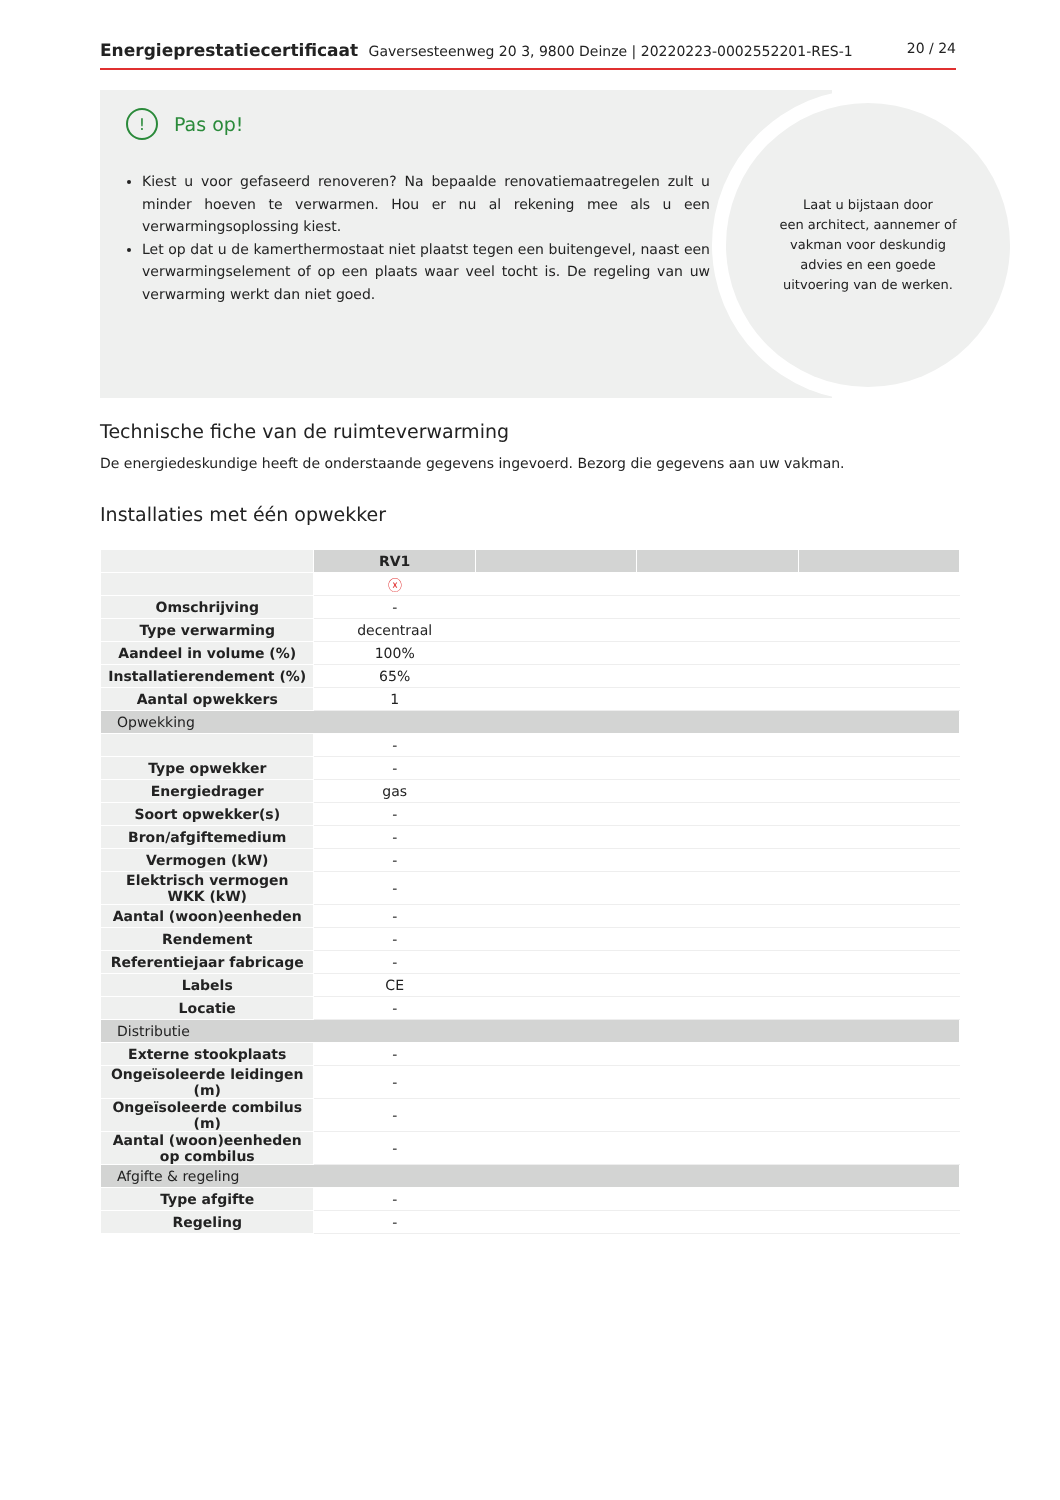Energieprestatiecertificaat Gaversesteenweg 20 3, 9800 Deinze | 20220223-0002552201-RES-1
20 / 24
! Pas op!
Kiest u voor gefaseerd renoveren? Na bepaalde renovatiemaatregelen zult u minder hoeven te verwarmen. Hou er nu al rekening mee als u een verwarmingsoplossing kiest.
Let op dat u de kamerthermostaat niet plaatst tegen een buitengevel, naast een verwarmingselement of op een plaats waar veel tocht is. De regeling van uw verwarming werkt dan niet goed.
Laat u bijstaan door
een architect, aannemer of
vakman voor deskundig
advies en een goede
uitvoering van de werken.
Technische fiche van de ruimteverwarming
De energiedeskundige heeft de onderstaande gegevens ingevoerd. Bezorg die gegevens aan uw vakman.
Installaties met één opwekker
| | RV1 | | | |
| | ⓧ | | | |
| Omschrijving | - | | | |
| Type verwarming | decentraal | | | |
| Aandeel in volume (%) | 100% | | | |
| Installatierendement (%) | 65% | | | |
| Aantal opwekkers | 1 | | | |
| Opwekking | | | | |
| | - | | | |
| Type opwekker | - | | | |
| Energiedrager | gas | | | |
| Soort opwekker(s) | - | | | |
| Bron/afgiftemedium | - | | | |
| Vermogen (kW) | - | | | |
| Elektrisch vermogen WKK (kW) | - | | | |
| Aantal (woon)eenheden | - | | | |
| Rendement | - | | | |
| Referentiejaar fabricage | - | | | |
| Labels | CE | | | |
| Locatie | - | | | |
| Distributie | | | | |
| Externe stookplaats | - | | | |
| Ongeïsoleerde leidingen (m) | - | | | |
| Ongeïsoleerde combilus (m) | - | | | |
| Aantal (woon)eenheden op combilus | - | | | |
| Afgifte & regeling | | | | |
| Type afgifte | - | | | |
| Regeling | - | | | |